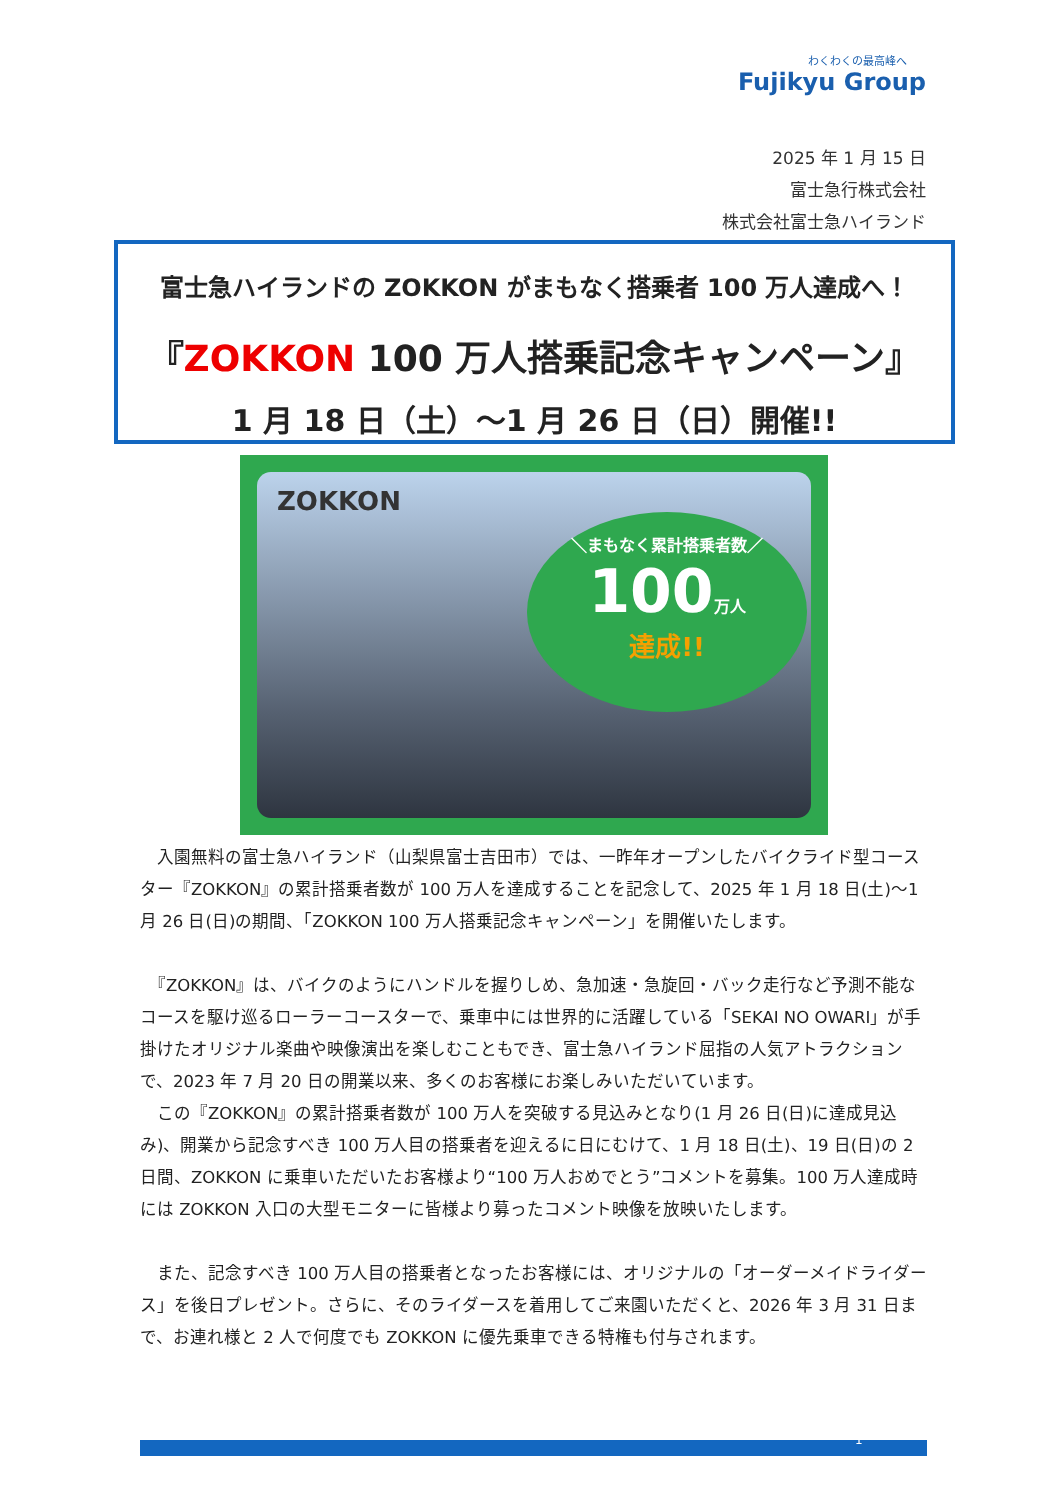わくわくの最高峰へ
Fujikyu Group
2025 年 1 月 15 日
富士急行株式会社
株式会社富士急ハイランド
富士急ハイランドの ZOKKON がまもなく搭乗者 100 万人達成へ！
『ZOKKON 100 万人搭乗記念キャンペーン』
1 月 18 日（土）～1 月 26 日（日）開催!!
ZOKKON
＼まもなく累計搭乗者数／
100万人
達成!!
　入園無料の富士急ハイランド（山梨県富士吉田市）では、一昨年オープンしたバイクライド型コースター『ZOKKON』の累計搭乗者数が 100 万人を達成することを記念して、2025 年 1 月 18 日(土)～1 月 26 日(日)の期間、「ZOKKON 100 万人搭乗記念キャンペーン」を開催いたします。
　『ZOKKON』は、バイクのようにハンドルを握りしめ、急加速・急旋回・バック走行など予測不能なコースを駆け巡るローラーコースターで、乗車中には世界的に活躍している「SEKAI NO OWARI」が手掛けたオリジナル楽曲や映像演出を楽しむこともでき、富士急ハイランド屈指の人気アトラクションで、2023 年 7 月 20 日の開業以来、多くのお客様にお楽しみいただいています。
　この『ZOKKON』の累計搭乗者数が 100 万人を突破する見込みとなり(1 月 26 日(日)に達成見込み)、開業から記念すべき 100 万人目の搭乗者を迎えるに日にむけて、1 月 18 日(土)、19 日(日)の 2 日間、ZOKKON に乗車いただいたお客様より“100 万人おめでとう”コメントを募集。100 万人達成時には ZOKKON 入口の大型モニターに皆様より募ったコメント映像を放映いたします。
　また、記念すべき 100 万人目の搭乗者となったお客様には、オリジナルの「オーダーメイドライダース」を後日プレゼント。さらに、そのライダースを着用してご来園いただくと、2026 年 3 月 31 日まで、お連れ様と 2 人で何度でも ZOKKON に優先乗車できる特権も付与されます。
1